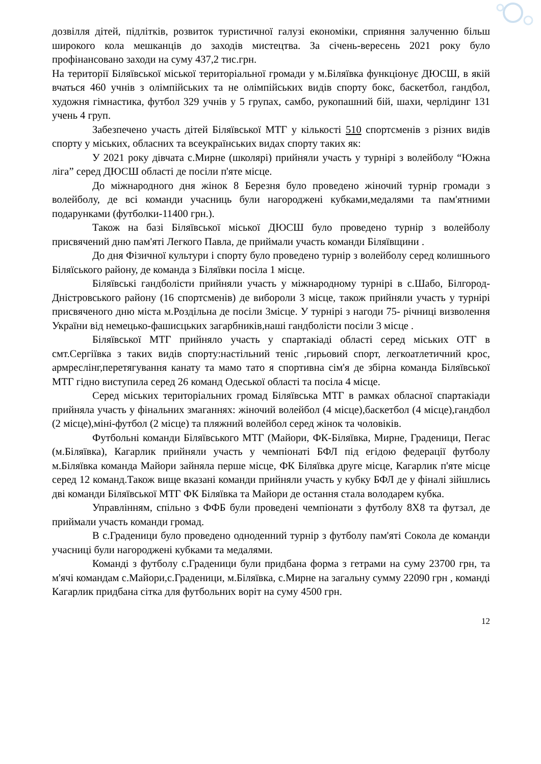дозвілля дітей, підлітків, розвиток туристичної галузі економіки, сприяння залученню більш широкого кола мешканців до заходів мистецтва. За січень-вересень 2021 року було профінансовано заходи на суму 437,2 тис.грн.
На території Біляївської міської територіальної громади у м.Біляївка функціонує ДЮСШ, в якій вчаться 460 учнів з олімпійських та не олімпійських видів спорту бокс, баскетбол, гандбол, художня гімнастика, футбол 329 учнів у 5 групах, самбо, рукопашний бій, шахи, черлідинг 131 учень 4 груп.
Забезпечено участь дітей Біляївської МТГ у кількості 510 спортсменів з різних видів спорту у міських, обласних та всеукраїнських видах спорту таких як:
У 2021 року дівчата с.Мирне (школярі) прийняли участь у турнірі з волейболу “Южна ліга” серед ДЮСШ області де посіли п'яте місце.
До міжнародного дня жінок 8 Березня було проведено жіночий турнір громади з волейболу, де всі команди учасниць були нагороджені кубками,медалями та пам'ятними подарунками (футболки-11400 грн.).
Також на базі Біляївської міської ДЮСШ було проведено турнір з волейболу присвячений дню пам'яті Легкого Павла, де приймали участь команди Біляївщини .
До дня Фізичної культури і спорту було проведено турнір з волейболу серед колишнього Біляїського району, де команда з Біляївки посіла 1 місце.
Біляївські гандболісти прийняли участь у міжнародному турнірі в с.Шабо, Білгород-Дністровського району (16 спортсменів) де вибороли 3 місце, також прийняли участь у турнірі присвяченого дню міста м.Роздільна де посіли 3місце. У турнірі з нагоди 75- річниці визволення України від немецько-фашисцьких загарбників,наші гандболісти посіли 3 місце .
Біляївської МТГ прийняло участь у спартакіаді області серед міських ОТГ в смт.Сергіївка з таких видів спорту:настільний теніс ,гирьовий спорт, легкоатлетичний крос, армреслінг,перетягування канату та мамо тато я спортивна сім'я де збірна команда Біляївської МТГ гідно виступила серед 26 команд Одеської області та посіла 4 місце.
Серед міських територіальних громад Біляївська МТГ в рамках обласної спартакіади прийняла участь у фінальних змаганнях: жіночий волейбол (4 місце),баскетбол (4 місце),гандбол (2 місце),міні-футбол (2 місце) та пляжний волейбол серед жінок та чоловіків.
Футбольні команди Біляївського МТГ (Майори, ФК-Біляївка, Мирне, Граденици, Пегас (м.Біляївка), Кагарлик прийняли участь у чемпіонаті БФЛ під егідою федерації футболу м.Біляївка команда Майори зайняла перше місце, ФК Біляївка друге місце, Кагарлик п'яте місце серед 12 команд.Також вище вказані команди прийняли участь у кубку БФЛ де у фіналі зійшлись дві команди Біляївської МТГ ФК Біляївка та Майори де остання стала володарем кубка.
Управлінням, спільно з ФФБ були проведені чемпіонати з футболу 8Х8 та футзал, де приймали участь команди громад.
В с.Граденици було проведено одноденний турнір з футболу пам'яті Сокола де команди учасниці були нагороджені кубками та медалями.
Команді з футболу с.Граденици були придбана форма з гетрами на суму 23700 грн, та м'ячі командам с.Майори,с.Граденици, м.Біляївка, с.Мирне на загальну сумму 22090 грн , команді Кагарлик придбана сітка для футбольних воріт на суму 4500 грн.
12